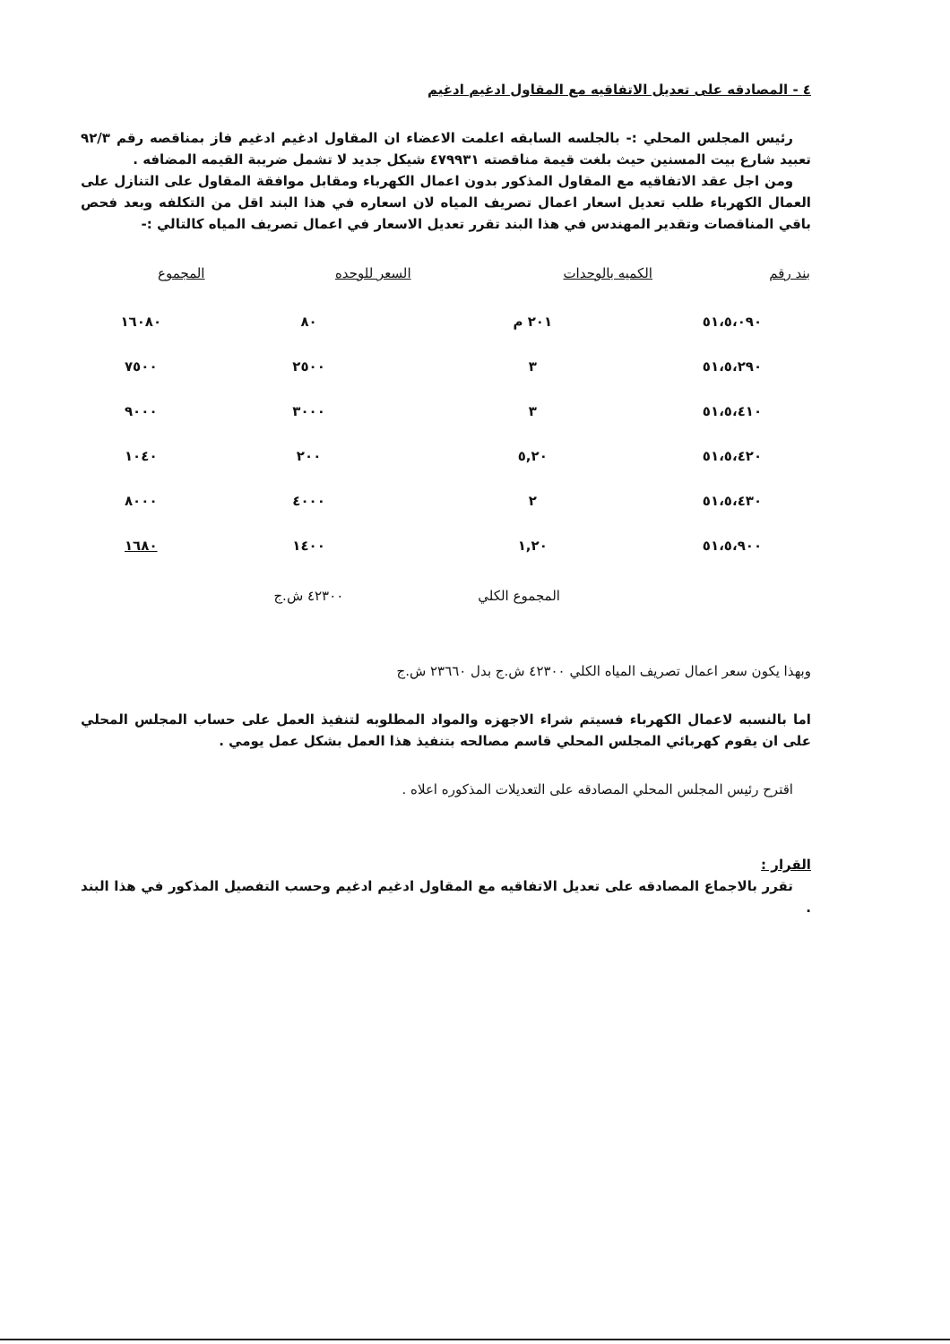٤ - المصادقه على تعديل الاتفاقيه مع المقاول ادغيم ادغيم
رئيس المجلس المحلي :- بالجلسه السابقه اعلمت الاعضاء ان المقاول ادغيم ادغيم فاز بمناقصه رقم ٩٢/٣ تعبيد شارع بيت المسنين حيث بلغت قيمة مناقصته ٤٧٩٩٣١ شيكل جديد لا تشمل ضريبة القيمه المضافه .
ومن اجل عقد الاتفاقيه مع المقاول المذكور بدون اعمال الكهرباء ومقابل موافقة المقاول على التنازل على العمال الكهرباء طلب تعديل اسعار اعمال تصريف المياه لان اسعاره في هذا البند اقل من التكلفه وبعد فحص باقي المناقصات وتقدير المهندس في هذا البند تقرر تعديل الاسعار في اعمال تصريف المياه كالتالي :-
| بند رقم | الكميه بالوحدات | السعر للوحده | المجموع |
| --- | --- | --- | --- |
| ٥١،٥،٠٩٠ | ٢٠١ م | ٨٠ | ١٦٠٨٠ |
| ٥١،٥،٢٩٠ | ٣ | ٢٥٠٠ | ٧٥٠٠ |
| ٥١،٥،٤١٠ | ٣ | ٣٠٠٠ | ٩٠٠٠ |
| ٥١،٥،٤٢٠ | ٥,٢٠ | ٢٠٠ | ١٠٤٠ |
| ٥١،٥،٤٣٠ | ٢ | ٤٠٠٠ | ٨٠٠٠ |
| ٥١،٥،٩٠٠ | ١,٢٠ | ١٤٠٠ | ١٦٨٠ |
المجموع الكلي ٤٢٣٠٠ ش.ج
وبهذا يكون سعر اعمال تصريف المياه الكلي ٤٢٣٠٠ ش.ج بدل ٢٣٦٦٠ ش.ج
اما بالنسبه لاعمال الكهرباء فسيتم شراء الاجهزه والمواد المطلوبه لتنفيذ العمل على حساب المجلس المحلي على ان يقوم كهربائي المجلس المحلي قاسم مصالحه بتنفيذ هذا العمل بشكل عمل يومي .
اقترح رئيس المجلس المحلي المصادقه على التعديلات المذكوره اعلاه .
القرار :
تقرر بالاجماع المصادقه على تعديل الاتفاقيه مع المقاول ادغيم ادغيم وحسب التفصيل المذكور في هذا البند .